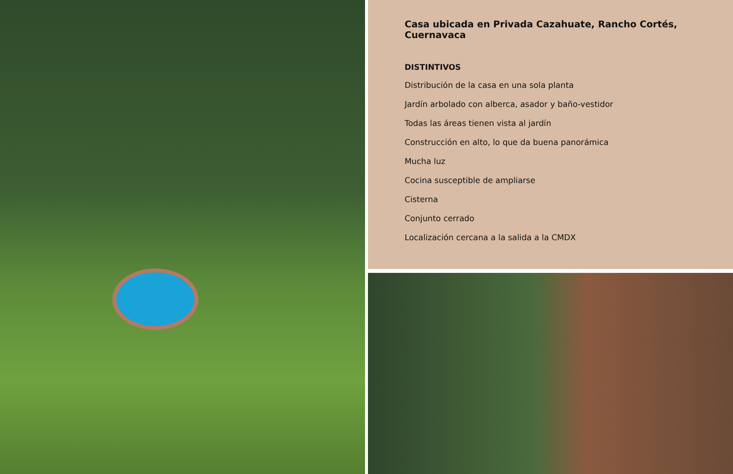Casa ubicada en Privada Cazahuate, Rancho Cortés, Cuernavaca
DISTINTIVOS
Distribución de la casa en una sola planta
Jardín arbolado con alberca, asador y baño-vestidor
Todas las áreas tienen vista al jardín
Construcción en alto, lo que da buena panorámica
Mucha luz
Cocina susceptible de ampliarse
Cisterna
Conjunto cerrado
Localización cercana a la salida a la CMDX